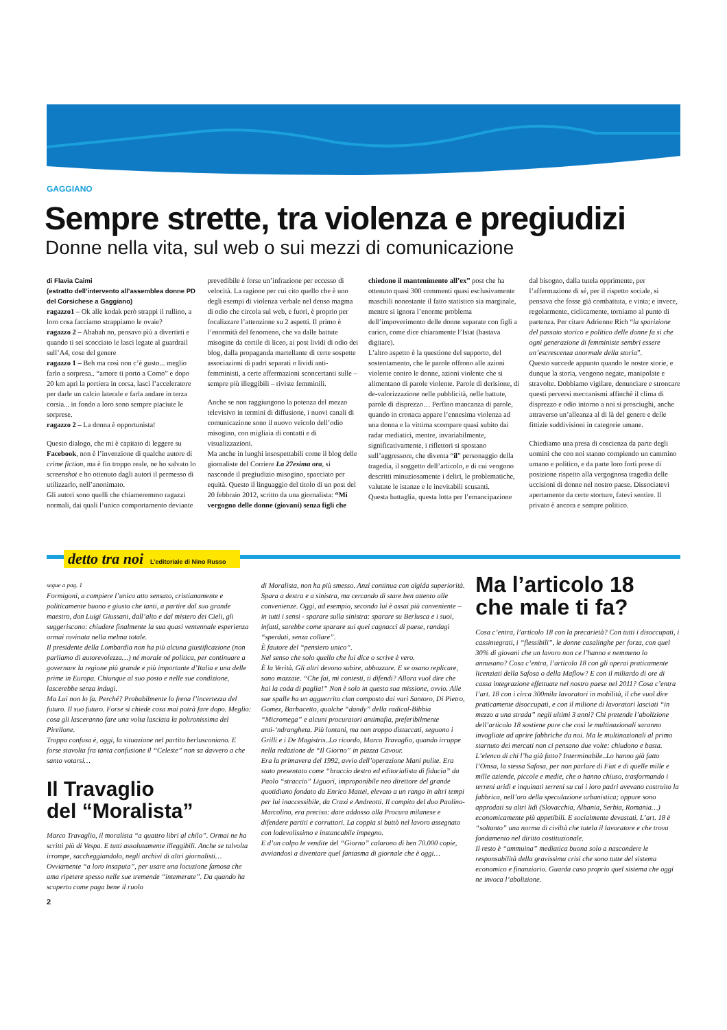GAGGIANO
Sempre strette, tra violenza e pregiudizi
Donne nella vita, sul web o sui mezzi di comunicazione
di Flavia Caimi
(estratto dell’intervento all’assemblea donne PD del Corsichese a Gaggiano)
ragazzo1 – Ok alle kodak però strappi il rullino, a loro cosa facciamo strappiamo le ovaie?
ragazzo 2 – Ahahah no, pensavo più a divertirti e quando ti sei scocciato le lasci legate al guardrail sull’A4, cose del genere
ragazzo 1 – Beh ma così non c’è gusto... meglio farlo a sorpresa.. “amore ti porto a Como” e dopo 20 km apri la portiera in corsa, lasci l’acceleratore per darle un calcio laterale e farla andare in terza corsia... in fondo a loro sono sempre piaciute le sorprese.
ragazzo 2 – La donna è opportunista!
Questo dialogo, che mi è capitato di leggere su Facebook, non è l’invenzione di qualche autore di crime fiction, ma è fin troppo reale, ne ho salvato lo screenshot e ho ottenuto dagli autori il permesso di utilizzarlo, nell’anonimato.
Gli autori sono quelli che chiameremmo ragazzi normali, dai quali l’unico comportamento deviante prevedibile è forse un’infrazione per eccesso di velocità. La ragione per cui cito quello che è uno degli esempi di violenza verbale nel denso magma di odio che circola sul web, e fuori, è proprio per focalizzare l’attenzione su 2 aspetti. Il primo è l’enormità del fenomeno, che va dalle battute misogine da cortile di liceo, ai post lividi di odio dei blog, dalla propaganda martellante di certe sospette associazioni di padri separati o lividi anti-femministi, a certe affermazioni sconcertanti sulle – sempre più illeggibili – riviste femminili.
Anche se non raggiungono la potenza del mezzo televisivo in termini di diffusione, i nuovi canali di comunicazione sono il nuovo veicolo dell’odio misogino, con migliaia di contatti e di visualizzazioni.
Ma anche in luoghi insospettabili come il blog delle giornaliste del Corriere La 27esima ora, si nasconde il pregiudizio misogino, spacciato per equità. Questo il linguaggio del titolo di un post del 20 febbraio 2012, scritto da una giornalista: “Mi vergogno delle donne (giovani) senza figli che chiedono il mantenimento all’ex” post che ha ottenuto quasi 300 commenti quasi esclusivamente maschili nonostante il fatto statistico sia marginale, mentre si ignora l’enorme problema dell’impoverimento delle donne separate con figli a carico, come dice chiaramente l’Istat (bastava digitare).
L’altro aspetto è la questione del supporto, del sostentamento, che le parole offrono alle azioni violente contro le donne, azioni violente che si alimentano di parole violente. Parole di derisione, di de-valorizzazione nelle pubblicità, nelle battute, parole di disprezzo… Perfino mancanza di parole, quando in cronaca appare l’ennesima violenza ad una donna e la vittima scompare quasi subito dai radar mediatici, mentre, invariabilmente, significativamente, i riflettori si spostano sull’aggressore, che diventa “il” personaggio della tragedia, il soggetto dell’articolo, e di cui vengono descritti minuziosamente i deliri, le problematiche, valutate le istanze e le inevitabili scusanti.
Questa battaglia, questa lotta per l’emancipazione dal bisogno, dalla tutela opprimente, per l’affermazione di sé, per il rispetto sociale, si pensava che fosse già combattuta, e vinta; e invece, regolarmente, ciclicamente, torniamo al punto di partenza. Per citare Adrienne Rich “la sparizione del passato storico e politico delle donne fa si che ogni generazione di femministe sembri essere un’escrescenza anormale della storia”.
Questo succede appunto quando le nostre storie, e dunque la storia, vengono negate, manipolate e stravolte. Dobbiamo vigilare, denunciare e stroncare questi perversi meccanismi affinchè il clima di disprezzo e odio intorno a noi si prosciughi, anche attraverso un’alleanza al di là del genere e delle fittizie suddivisioni in categorie umane.
Chiediamo una presa di coscienza da parte degli uomini che con noi stanno compiendo un cammino umano e politico, e da parte loro forti prese di posizione rispetto alla vergognosa tragedia delle uccisioni di donne nel nostro paese. Dissociatevi apertamente da certe storture, fatevi sentire. Il privato è ancora e sempre politico.
detto tra noi L’editoriale di Nino Russo
segue a pag. 1
Formigoni, a compiere l’unico atto sensato, cristianamente e politicamente buono e giusto che tanti, a partire dal suo grande maestro, don Luigi Giussani, dall’alto e dal mistero dei Cieli, gli suggeriscono: chiudere finalmente la sua quasi ventennale esperienza ormai rovinata nella melma totale.
Il presidente della Lombardia non ha più alcuna giustificazione (non parliamo di autorevolezza…) né morale né politica, per continuare a governare la regione più grande e più importante d’Italia e una delle prime in Europa. Chiunque al suo posto e nelle sue condizione, lascerebbe senza indugi.
Ma Lui non lo fa. Perché? Probabilmente lo frena l’incertezza del futuro. Il suo futuro. Forse si chiede cosa mai potrà fare dopo. Meglio: cosa gli lasceranno fare una volta lasciata la poltronissima del Pirellone.
Troppa confusa è, oggi, la situazione nel partito berlusconiano. E forse stavolta fra tanta confusione il “Celeste” non sa davvero a che santo votarsi…
Il Travaglio
del “Moralista”
Marco Travaglio, il moralista “a quattro libri al chilo”. Ormai ne ha scritti più di Vespa. E tutti assolutamente illeggibili. Anche se talvolta irrompe, saccheggiandolo, negli archivi di altri giornalisti… Ovviamente “a loro insaputa”, per usare una locuzione famosa che ama ripetere spesso nelle sue tremende “intemerate”. Da quando ha scoperto come paga bene il ruolo
2
di Moralista, non ha più smesso. Anzi continua con algida superiorità. Spara a destra e a sinistra, ma cercando di stare ben attento alle convenienze. Oggi, ad esempio, secondo lui è assai più conveniente – in tutti i sensi - sparare sulla sinistra: sparare su Berlusca e i suoi, infatti, sarebbe come sparare sui quei cagnacci di paese, randagi “sperduti, senza collare”.
È fautore del “pensiero unico”.
Nel senso che solo quello che lui dice o scrive è vero.
È la Verità. Gli altri devono subire, abbozzare. E se osano replicare, sono mazzate. “Che fai, mi contesti, ti difendi? Allora vuol dire che hai la coda di paglia!” Non è solo in questa sua missione, ovvio. Alle sue spalle ha un agguerrito clan composto dai vari Santoro, Di Pietro, Gomez, Barbacetto, qualche “dandy” della radical-Bibbia “Micromega” e alcuni procuratori antimafia, preferibilmente anti-‘ndrangheta. Più lontani, ma non troppo distaccati, seguono i Grilli e i De Magistris..Lo ricordo, Marco Travaglio, quando irruppe nella redazione de “Il Giorno” in piazza Cavour.
Era la primavera del 1992, avvio dell’operazione Mani pulite. Era stato presentato come “braccio destro ed editorialista di fiducia” da Paolo “straccio” Liguori, improponibile neo direttore del grande quotidiano fondato da Enrico Mattei, elevato a un rango in altri tempi per lui inaccessibile, da Craxi e Andreotti. Il compito del duo Paolino-Marcolino, era preciso: dare addosso alla Procura milanese e difendere partiti e corruttori. La coppia si buttò nel lavoro assegnato con lodevolissimo e instancabile impegno.
E d’un colpo le vendite del “Giorno” calarono di ben 70.000 copie, avviandosi a diventare quel fantasma di giornale che è oggi…
Ma l’articolo 18
che male ti fa?
Cosa c’entra, l’articolo 18 con la precarietà? Con tutti i disoccupati, i cassintegrati, i “flessibili”, le donne casalinghe per forza, con quel 30% di giovani che un lavoro non ce l’hanno e nemmeno lo annusano? Cosa c’entra, l’articolo 18 con gli operai praticamente licenziati della Safosa o della Maflow? E con il miliardo di ore di cassa integrazione effettuate nel nostro paese nel 2011? Cosa c’entra l’art. 18 con i circa 300mila lavoratori in mobilità, il che vuol dire praticamente disoccupati, e con il milione di lavoratori lasciati “in mezzo a una strada” negli ultimi 3 anni? Chi pretende l’abolizione dell’articolo 18 sostiene pure che così le multinazionali saranno invogliate ad aprire fabbriche da noi. Ma le multinazionali al primo starnuto dei mercati non ci pensano due volte: chiudono e basta. L’elenco di chi l’ha già fatto? Interminabile..Lo hanno già fatto l’Omsa, la stessa Safosa, per non parlare di Fiat e di quelle mille e mille aziende, piccole e medie, che o hanno chiuso, trasformando i terreni aridi e inquinati terreni su cui i loro padri avevano costruito la fabbrica, nell’oro della speculazione urbanistica; oppure sono approdati su altri lidi (Slovacchia, Albania, Serbia, Romania…) economicamente più appetibili. E socialmente devastati. L’art. 18 è “soltanto” una norma di civiltà che tutela il lavoratore e che trova fondamento nel diritto costituzionale.
Il resto è “ammuina” mediatica buona solo a nascondere le responsabilità della gravissima crisi che sono tutte del sistema economico e finanziario. Guarda caso proprio quel sistema che oggi ne invoca l’abolizione.